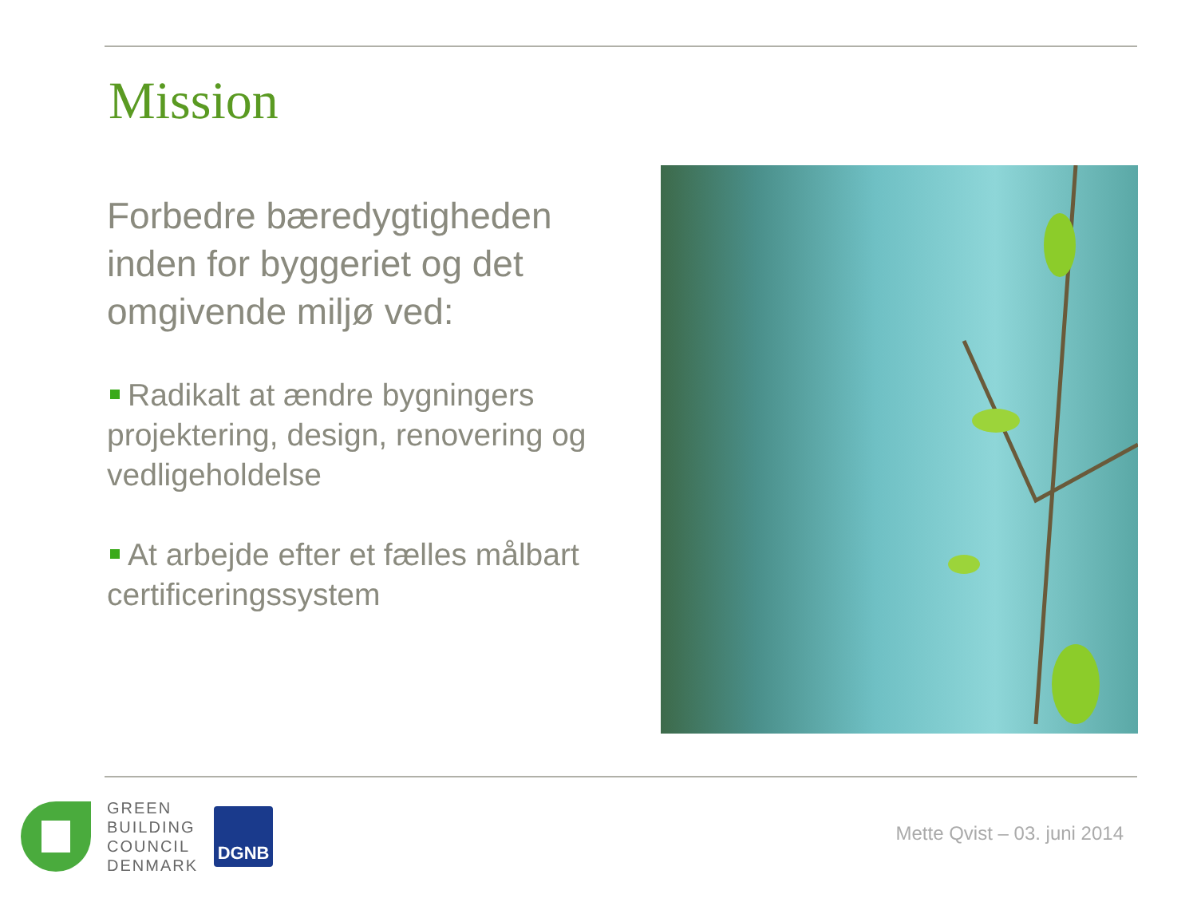Mission
Forbedre bæredygtigheden inden for byggeriet og det omgivende miljø ved:
Radikalt at ændre bygningers projektering, design, renovering og vedligeholdelse
At arbejde efter et fælles målbart certificeringssystem
GREEN
BUILDING
COUNCIL
DENMARK
DGNB
Mette Qvist – 03. juni 2014